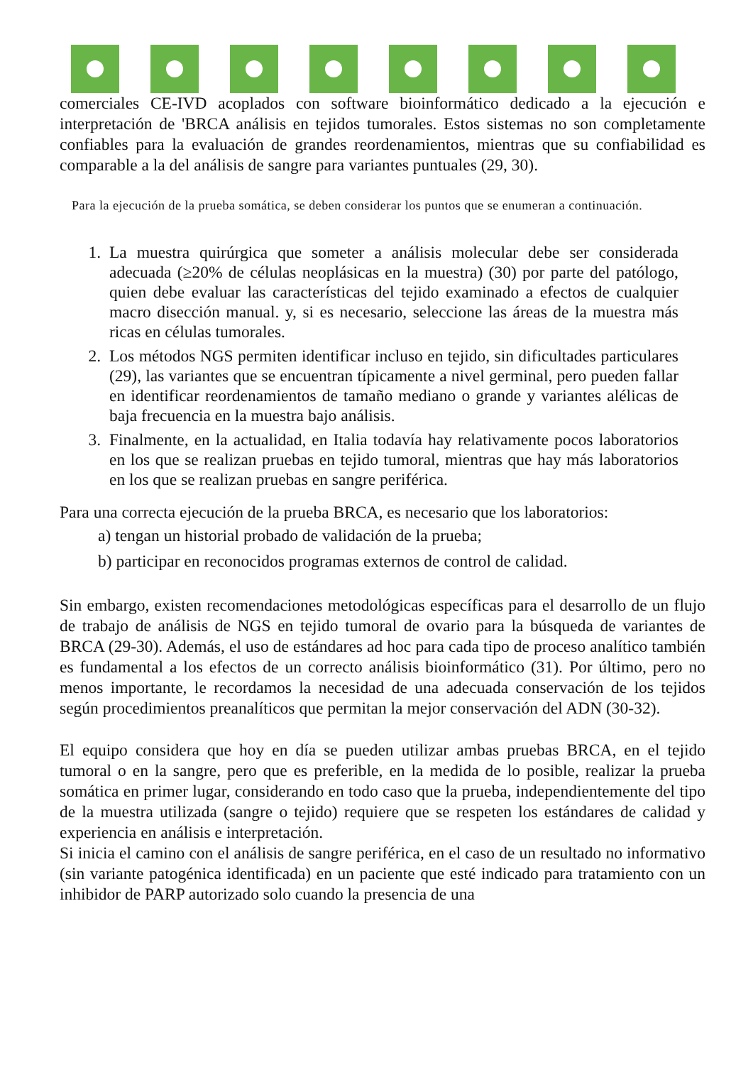comerciales CE-IVD acoplados con software bioinformático dedicado a la ejecución e interpretación de 'BRCA análisis en tejidos tumorales. Estos sistemas no son completamente confiables para la evaluación de grandes reordenamientos, mientras que su confiabilidad es comparable a la del análisis de sangre para variantes puntuales (29, 30).
Para la ejecución de la prueba somática, se deben considerar los puntos que se enumeran a continuación.
1. La muestra quirúrgica que someter a análisis molecular debe ser considerada adecuada (≥20% de células neoplásicas en la muestra) (30) por parte del patólogo, quien debe evaluar las características del tejido examinado a efectos de cualquier macro disección manual. y, si es necesario, seleccione las áreas de la muestra más ricas en células tumorales.
2. Los métodos NGS permiten identificar incluso en tejido, sin dificultades particulares (29), las variantes que se encuentran típicamente a nivel germinal, pero pueden fallar en identificar reordenamientos de tamaño mediano o grande y variantes alélicas de baja frecuencia en la muestra bajo análisis.
3. Finalmente, en la actualidad, en Italia todavía hay relativamente pocos laboratorios en los que se realizan pruebas en tejido tumoral, mientras que hay más laboratorios en los que se realizan pruebas en sangre periférica.
Para una correcta ejecución de la prueba BRCA, es necesario que los laboratorios:
a) tengan un historial probado de validación de la prueba;
b) participar en reconocidos programas externos de control de calidad.
Sin embargo, existen recomendaciones metodológicas específicas para el desarrollo de un flujo de trabajo de análisis de NGS en tejido tumoral de ovario para la búsqueda de variantes de BRCA (29-30). Además, el uso de estándares ad hoc para cada tipo de proceso analítico también es fundamental a los efectos de un correcto análisis bioinformático (31). Por último, pero no menos importante, le recordamos la necesidad de una adecuada conservación de los tejidos según procedimientos preanalíticos que permitan la mejor conservación del ADN (30-32).
El equipo considera que hoy en día se pueden utilizar ambas pruebas BRCA, en el tejido tumoral o en la sangre, pero que es preferible, en la medida de lo posible, realizar la prueba somática en primer lugar, considerando en todo caso que la prueba, independientemente del tipo de la muestra utilizada (sangre o tejido) requiere que se respeten los estándares de calidad y experiencia en análisis e interpretación.
Si inicia el camino con el análisis de sangre periférica, en el caso de un resultado no informativo (sin variante patogénica identificada) en un paciente que esté indicado para tratamiento con un inhibidor de PARP autorizado solo cuando la presencia de una